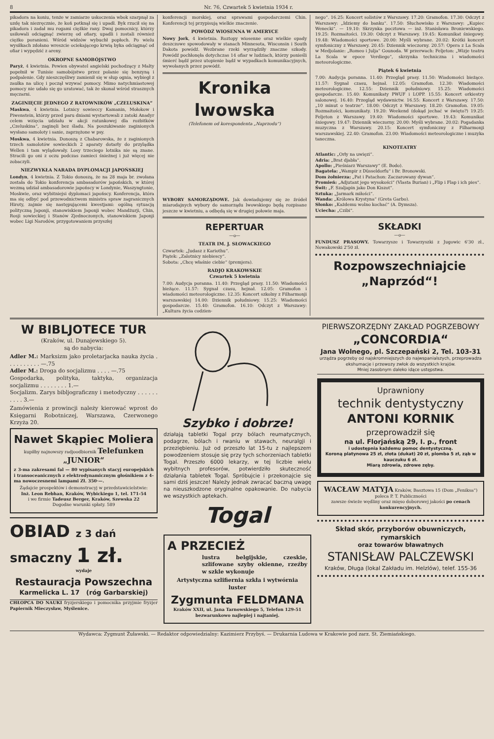8 Nr. 76, Czwartek 5 kwietnia 1934 r.
pikadora na koniu, tenże w zamiarze uskoczenia wbok szarpnął za uzdę tak niezręcznie, że koń potknął się i upadł. Byk rzucił się na pikadora i zadał mu rogami ciężkie rany. Dwaj pomocnicy, którzy usiłowali odciągnąć zwierzę od ofiary, upadli i zostali również ciężko poranieni. Wśród widzów wybuchł popłoch. Po wielu wysiłkach zdołano wreszcie ociekającego krwią byka odciągnąć od ofiar i wypędzić z areny.
OKROPNE SAMOBÓJSTWO
Paryż, 4 kwietnia. Pewien obywatel angielski pochodzący z Malty popełnił w Tunisie samobójstwo przez polanie się benzyną i podpalenie. Gdy nieszczęśliwy zamienił się w słup ognia, wybiegł z zaułka na ulicę i począł wzywać pomocy. Mimo natychmiastowej pomocy nie udało się go uratować, tak że skonał wśród strasznych męczarni.
ZAGINIĘCIE JEDNEGO Z RATOWNIKÓW „CZELUSKINA“
Maskwa, 4 kwietnia. Lotnicy sowieccy Kamanin, Mołokow i Piwenstein, którzy przed paru dniami wystartowali z zatoki Anadyr celem wzięcia udziału w akcji ratunkowej dla rozbitków „Czeluskina“, zaginęli bez śladu. Na poszukiwanie zaginionych wysłano samoloty i sanie, zaprzężone w psy.
Moskwa, 4 kwietnia. Donoszą z Chabarowska, że z zaginionych trzech samolotów sowieckich 2 aparaty dotarły do przylądka Wellen i tam wylądowały. Losy trzeciego lotnika nie są znane. Stracili go oni z oczu podczas zamieci śnieżnej i już więcej nie zobaczyli.
NIEZWYKŁA NARADA DYPLOMACJI JAPOŃSKIEJ
Londyn, 4 kwietnia. Z Tokio donoszą, że na 28 maja br. zwołana została do Tokio konferencja ambasadorów japońskich, w której wezmą udział ambasadorowie japońscy w Londynie, Waszyngtonie, Moskwie, oraz wybitniejsi dyplomaci japońscy. Konferencja, która ma się odbyć pod przewodnictwem ministra spraw zagranicznych Hiroty, zajmie się następującemi kwestjami: ogólną sytuacją polityczną Japonji, stanowiskiem Japonji wobec Mandżurji, Chin, Rosji sowieckiej i Stanów Zjednoczonych, stanowiskiem Japonji wobec Ligi Narodów, przygotowaniem przyszłej
konferencji morskiej, oraz sprawami gospodarczemi Chin. Konferencji tej przypisują wielkie znaczenie.
POWÓDŹ WIOSENNA W AMERYCE
Nowy Jork, 4 kwietnia. Roztopy wiosenne oraz wielkie opady deszczowe spowodowały w stanach Minnesota, Wisconsin i South Dakota powódź. Wezbrane rzeki wyrządziły znaczne szkody. Powódź pochłonęła dotychczas 14 ofiar w ludziach, którzy ponieśli śmierć bądź przez utopienie bądź w wypadkach komunikacyjnych, wywołanych przez powódź.
Kronika lwowska
(Telefonem od korespondenta „Naprzodu“)
WYBORY SAMORZĄDOWE. Jak dowiadujemy się ze źródeł miarodajnych wybory do samorządu lwowskiego będą rozpisane jeszcze w kwietniu, a odbędą się w drugiej połowie maja.
REPERTUAR
—o—
TEATR IM. J. SŁOWACKIEGO
Czwartek: „Judasz z Kariothu“.
Piątek: „Zalotnicy niebiescy“.
Sobota: „Chcę właśnie ciebie“ (premjera).
RADJO KRAKOWSKIE
Czwartek 5 kwietnia
7.00: Audycja poranna. 11.40: Przegląd prasy. 11.50: Wiadomości bieżące. 11.57: Sygnał czasu, hejnał. 12.05: Gramofon i wiadomości meteorologiczne. 12.35: Koncert szkolny z Filharmonji warszawskiej 14.00: Dziennik południowy. 15.25: Wiadomości gospodarcze. 15.40: Gramofon. 16.10: Odczyt z Warszawy: „Kultura życia codzien-
nego“. 16.25: Koncert solistów z Warszawy. 17.20: Gramofon. 17.30: Odczyt z Warszawy: „Idziemy do banku“. 17.50: Słuchowisko z Warszawy: „Kupiec Wenecki“. — 19.10: Skrzynka pocztowa — inż. Stanisława Broniewskiego. 19.25: Rozmaitości. 19.30: Odczyt z Warszawy. 19.45: Komunikat śniegowy. 19.48: Wiadomości sportowe. 20.00: Myśli wybrane. 20.02: Krótki koncert symfoniczny z Warszawy. 20.45: Dziennik wieczorny. 20.57: Opera z La Scala w Medjolanie: „Romeo i Julja“ Gounoda. W przerwach: Feljeton: „Wizje teatru La Scala w epoce Verdiego“, skrzynka techniczna i wiadomości meteorologiczne.
Piątek 6 kwietnia
7.00: Audycja poranna. 11.40: Przegląd prasy. 11.50: Wiadomości bieżące. 11.57: Sygnał czasu, hejnał. 12.05: Gramofon. 12.30: Wiadomości meteorologiczne. 12.55: Dziennik południowy. 15.25: Wiadomości gospodarcze. 15.40: Komunikaty PWUF i LOPP. 15.55: Koncert orkiestry salonowej. 16.40: Przegląd wydawnictw. 16.55: Koncert z Warszawy. 17.50: „10 minut o teatrze“. 18.00: Odczyt z Warszawy. 18.20: Gramofon. 19.05: Rozmaitości, komunikaty. 19.20: Weekend (dokąd jechać w święto?) 19.25: Feljeton z Warszawy. 19.40: Wiadomości sportowe. 19.43: Komunikat śniegowy. 19.47: Dziennik wieczorny. 20.00: Myśli wybrane. 20.02: Pogadanka muzyczna z Warszawy. 20.15: Koncert symfoniczny z Filharmonji warszawskiej. 22.40: Gramofon. 23.00: Wiadomości meteorologiczne i muzyka taneczna.
KINOTEATRY
Atlantic: „Orły na uwięzi“.
Adria: „Brat djabła“.
Apollo: „Pieśniarz Warszawy“ (E. Bodo).
Bagatela: „Wampir z Düsseldorfu“ i Br. Bronowski.
Dom żołnierza: „Pat i Patachon: Zaczarowany dywan“.
Promień: „Adjutant jego wysokości“ (Vlasta Burian) i „Flip i Flap i ich pies“.
Świt: „F. Szaljapin jako Don Kiszot“.
Sztuka: „Jarmark miłości“.
Wanda: „Królowa Krystyna“ (Greta Garbo).
Słonko: „Każdemu wolno kochać“ (A. Dymsza).
Uciecha: „Czibi“.
SKŁADKI
—o—
FUNDUSZ PRASOWY. Towarzysze i Towarzyszki z Jugowic 6'30 zł., Nowakowski 2'50 zł.
Rozpowszechniajcie
„Naprzód“!
W BIBLJOTECE TUR
(Kraków, ul. Dunajewskiego 5).
są do nabycia:
Adler M.: Marksizm jako proletarjacka nauka życia . . . . . . . . . . —.75
Adler M.: Droga do socjalizmu . . . . —.75
Gospodarka, polityka, taktyka, organizacja socjalizmu . . . . . . . . 1.—
Socjalizm. Zarys bibljograficzny i metodyczny . . . . . . . . . . 3.—
Zamówienia z prowincji należy kierować wprost do Księgarni Robotniczej, Warszawa, Czerwonego Krzyża 20.
Nawet Skąpiec Moliera
kupiłby najnowszy radjoodbiornik Telefunken „JUNIOR“
z 3-ma zakresami fal — 80 wypisanych stacyj europejskich i transoceanicznych z elektrodynamicznym głośnikiem z 4-ma nowoczesnemi lampami Zł. 350·—.
Żądajcie prospektów i demonstracyj w przedstawicielstwie:
Inż. Leon Rebhan, Kraków, Wybickiego 1, tel. 171-54
i we firmie Tadeusz Berger, Kraków, Szewska 22
Dogodne warunki spłaty. 589
OBIAD z 3 dań
smaczny 1 zł.
wydaje
Restauracja Powszechna
Karmelicka L. 17 (róg Garbarskiej)
CHŁOPCA DO NAUKI fryzjerskiego i pomocnika przyjmie fryzjer Papiernik Mieczysław, Myślenice.
Szybko i dobrze!
działają tabletki Togal przy bólach reumatycznych, podagrze, bólach i rwaniu w stawach, neuralgji i przeziębieniu. Już od przeszło lat 15-tu z najlepszem powodzeniem stosuje się przy tych schorzeniach tabletki Togal. Przeszło 6000 lekarzy, w tej liczbie wielu wybitnych profesorów, potwierdziło skuteczność działania tabletek Togal. Spróbujcie i przekonajcie się sami dziś jeszcze! Należy jednak zwracać baczną uwagę na nieuszkodzone oryginalne opakowanie. Do nabycia we wszystkich aptekach.
Togal
A PRZECIEŻ
lustra belgijskie, czeskie, szlifowane szyby okienne, rzeźby w szkle wykonuje
Artystyczna szlifiernia szkła i wytwórnia luster
Zygmunta FELDMANA
Kraków XXII, ul. Jana Tarnowskiego 5, Telefon 129-51
bezwarunkowo najlepiej i najtaniej.
PIERWSZORZĘDNY ZAKŁAD POGRZEBOWY
„CONCORDIA“
Jana Wolnego, pl. Szczepański 2, Tel. 103-31
urządza pogrzeby od najskromniejszych do najwspanialszych, przeprowadza ekshumacje i przewozy zwłok do wszystkich krajów.
Mniej zasobnym daleko idące ustępstwa.
Uprawniony
technik dentystyczny
ANTONI KORNIK
przeprowadził się
na ul. Florjańską 29, I. p., front
i udostępnia każdemu pomoc dentystyczną.
Koroną platynowa 25 zł, złota (dukat) 20 zł, plomba 5 zł, ząb w kauczuku 6 zł.
Miarą zdrowia, zdrowe zęby.
WACŁAW MATYJA Kraków, Basztowa 15 (Dom „Feniksa“)
poleca P. T. Publiczności
zawsze świeże wędliny oraz mięso doborowej jakości po cenach konkurencyjnych.
Skład skór, przyborów obuwniczych, rymarskich
oraz towarów bławatnych
STANISŁAW PALCZEWSKI
Kraków, Długa (lokal Zakładu im. Helzlów), telef. 155-36
Wydawca: Zygmunt Żuławski. — Redaktor odpowiedzialny: Kazimierz Przybyś. — Drukarnia Ludowa w Krakowie pod zarz. St. Ziemiańskiego.